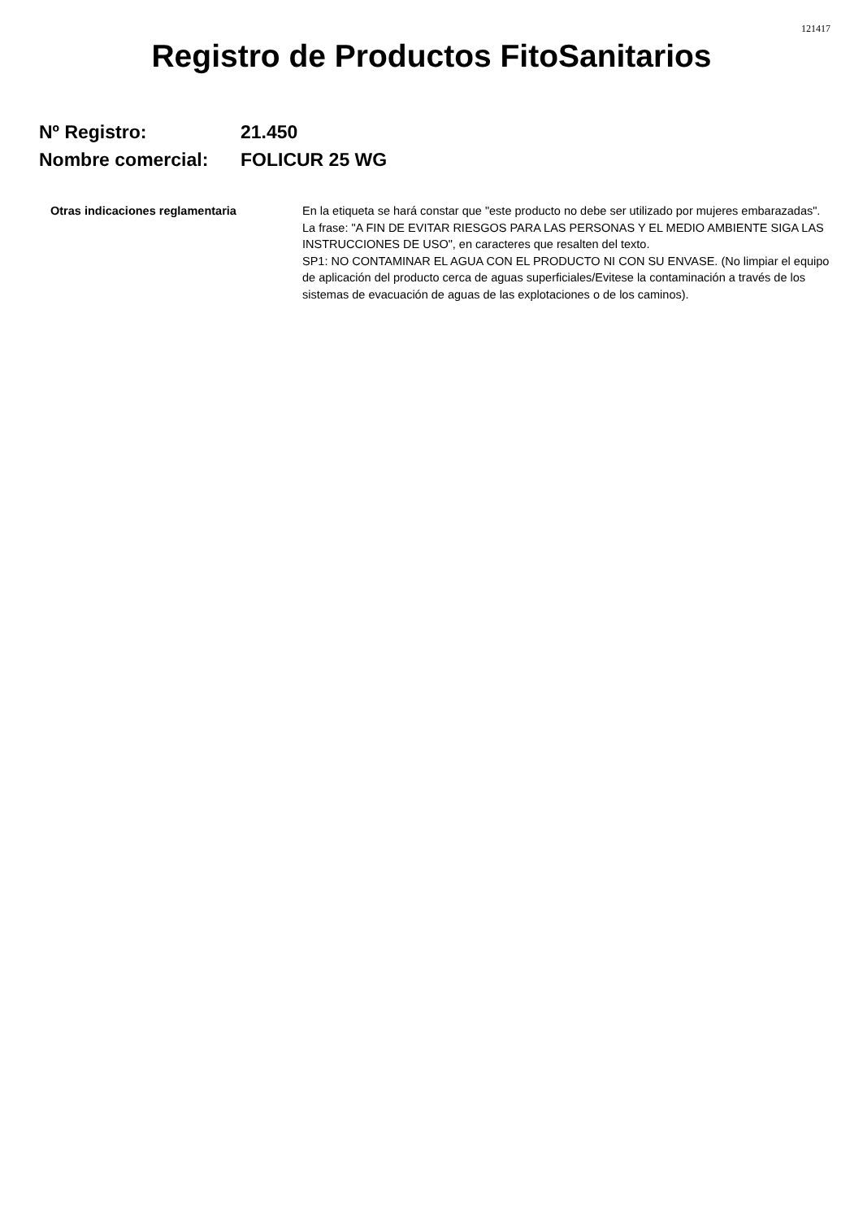121417
Registro de Productos FitoSanitarios
Nº Registro: 21.450
Nombre comercial: FOLICUR 25 WG
Otras indicaciones reglamentaria En la etiqueta se hará constar que "este producto no debe ser utilizado por mujeres embarazadas".
La frase: "A FIN DE EVITAR RIESGOS PARA LAS PERSONAS Y EL MEDIO AMBIENTE SIGA LAS INSTRUCCIONES DE USO", en caracteres que resalten del texto.
SP1: NO CONTAMINAR EL AGUA CON EL PRODUCTO NI CON SU ENVASE. (No limpiar el equipo de aplicación del producto cerca de aguas superficiales/Evitese la contaminación a través de los sistemas de evacuación de aguas de las explotaciones o de los caminos).